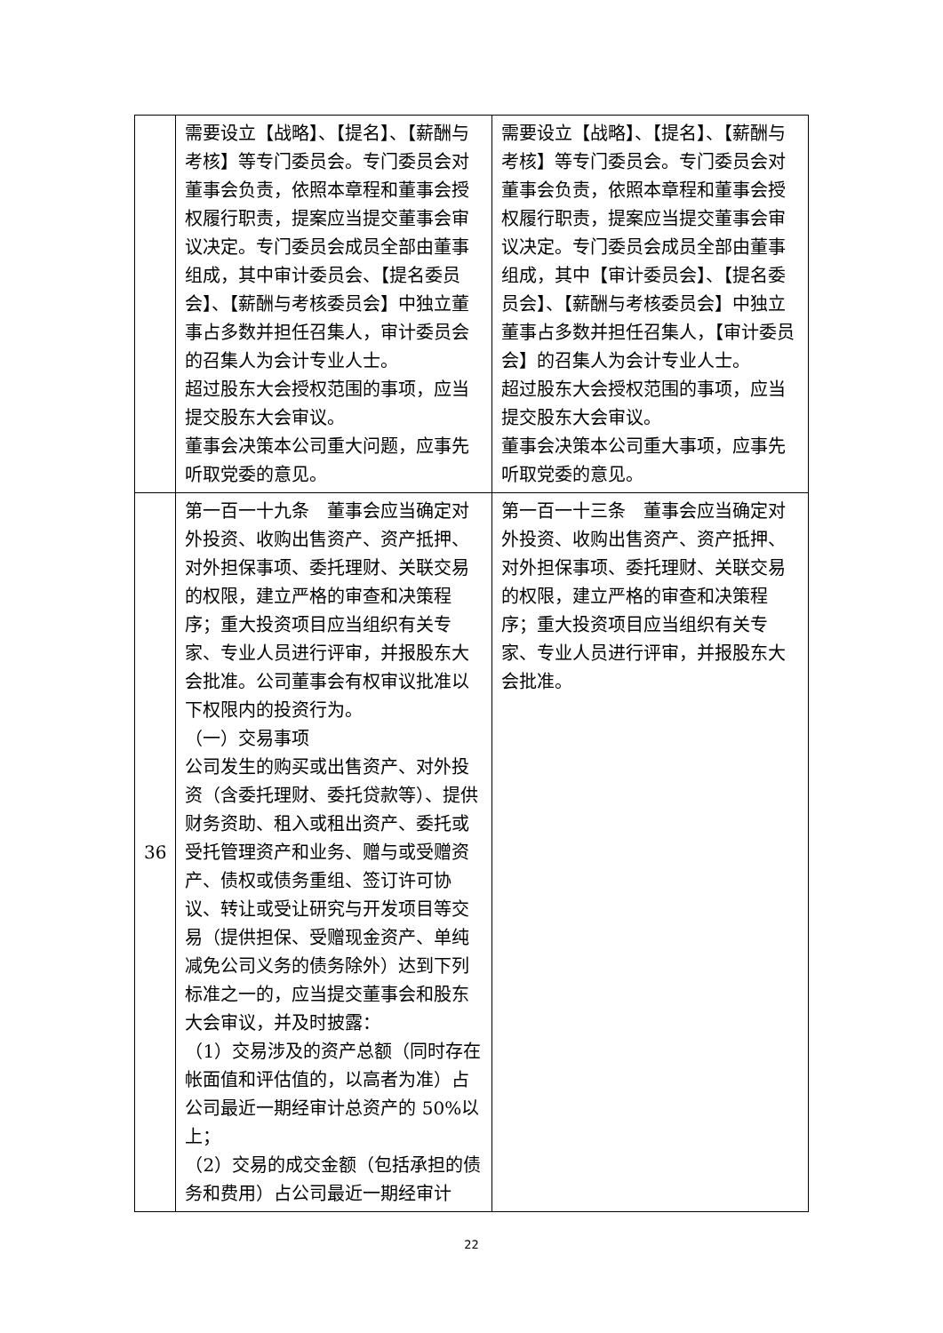| | 需要设立【战略】、【提名】、【薪酬与考核】等专门委员会。专门委员会对董事会负责，依照本章程和董事会授权履行职责，提案应当提交董事会审议决定。专门委员会成员全部由董事组成，其中审计委员会、【提名委员会】、【薪酬与考核委员会】中独立董事占多数并担任召集人，审计委员会的召集人为会计专业人士。 超过股东大会授权范围的事项，应当提交股东大会审议。 董事会决策本公司重大问题，应事先听取党委的意见。 | 需要设立【战略】、【提名】、【薪酬与考核】等专门委员会。专门委员会对董事会负责，依照本章程和董事会授权履行职责，提案应当提交董事会审议决定。专门委员会成员全部由董事组成，其中【审计委员会】、【提名委员会】、【薪酬与考核委员会】中独立董事占多数并担任召集人，【审计委员会】的召集人为会计专业人士。 超过股东大会授权范围的事项，应当提交股东大会审议。 董事会决策本公司重大事项，应事先听取党委的意见。 |
| 36 | 第一百一十九条 董事会应当确定对外投资、收购出售资产、资产抵押、对外担保事项、委托理财、关联交易的权限，建立严格的审查和决策程序；重大投资项目应当组织有关专家、专业人员进行评审，并报股东大会批准。公司董事会有权审议批准以下权限内的投资行为。 （一）交易事项 公司发生的购买或出售资产、对外投资（含委托理财、委托贷款等）、提供财务资助、租入或租出资产、委托或受托管理资产和业务、赠与或受赠资产、债权或债务重组、签订许可协议、转让或受让研究与开发项目等交易（提供担保、受赠现金资产、单纯减免公司义务的债务除外）达到下列标准之一的，应当提交董事会和股东大会审议，并及时披露： （1）交易涉及的资产总额（同时存在帐面值和评估值的，以高者为准）占公司最近一期经审计总资产的 50%以上； （2）交易的成交金额（包括承担的债务和费用）占公司最近一期经审计 | 第一百一十三条 董事会应当确定对外投资、收购出售资产、资产抵押、对外担保事项、委托理财、关联交易的权限，建立严格的审查和决策程序；重大投资项目应当组织有关专家、专业人员进行评审，并报股东大会批准。 |
22